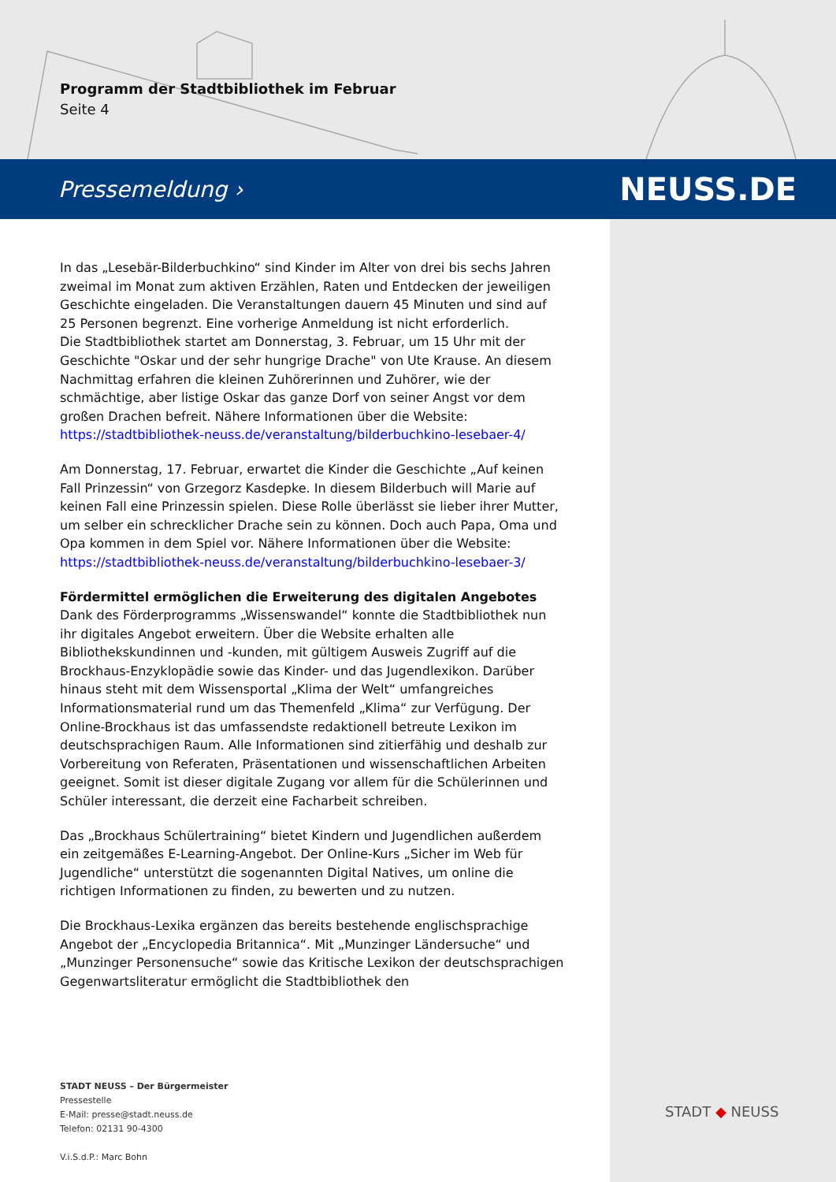Programm der Stadtbibliothek im Februar
Seite 4
Pressemeldung › NEUSS.DE
In das „Lesebär-Bilderbuchkino“ sind Kinder im Alter von drei bis sechs Jahren zweimal im Monat zum aktiven Erzählen, Raten und Entdecken der jeweiligen Geschichte eingeladen. Die Veranstaltungen dauern 45 Minuten und sind auf 25 Personen begrenzt. Eine vorherige Anmeldung ist nicht erforderlich.
Die Stadtbibliothek startet am Donnerstag, 3. Februar, um 15 Uhr mit der Geschichte "Oskar und der sehr hungrige Drache" von Ute Krause. An diesem Nachmittag erfahren die kleinen Zuhörerinnen und Zuhörer, wie der schmächtige, aber listige Oskar das ganze Dorf von seiner Angst vor dem großen Drachen befreit. Nähere Informationen über die Website:
https://stadtbibliothek-neuss.de/veranstaltung/bilderbuchkino-lesebaer-4/
Am Donnerstag, 17. Februar, erwartet die Kinder die Geschichte „Auf keinen Fall Prinzessin“ von Grzegorz Kasdepke. In diesem Bilderbuch will Marie auf keinen Fall eine Prinzessin spielen. Diese Rolle überlässt sie lieber ihrer Mutter, um selber ein schrecklicher Drache sein zu können. Doch auch Papa, Oma und Opa kommen in dem Spiel vor. Nähere Informationen über die Website:
https://stadtbibliothek-neuss.de/veranstaltung/bilderbuchkino-lesebaer-3/
Fördermittel ermöglichen die Erweiterung des digitalen Angebotes
Dank des Förderprogramms „Wissenswandel“ konnte die Stadtbibliothek nun ihr digitales Angebot erweitern. Über die Website erhalten alle Bibliothekskundinnen und -kunden, mit gültigem Ausweis Zugriff auf die Brockhaus-Enzyklopädie sowie das Kinder- und das Jugendlexikon. Darüber hinaus steht mit dem Wissensportal „Klima der Welt“ umfangreiches Informationsmaterial rund um das Themenfeld „Klima“ zur Verfügung. Der Online-Brockhaus ist das umfassendste redaktionell betreute Lexikon im deutschsprachigen Raum. Alle Informationen sind zitierfähig und deshalb zur Vorbereitung von Referaten, Präsentationen und wissenschaftlichen Arbeiten geeignet. Somit ist dieser digitale Zugang vor allem für die Schülerinnen und Schüler interessant, die derzeit eine Facharbeit schreiben.
Das „Brockhaus Schülertraining“ bietet Kindern und Jugendlichen außerdem ein zeitgemäßes E-Learning-Angebot. Der Online-Kurs „Sicher im Web für Jugendliche“ unterstützt die sogenannten Digital Natives, um online die richtigen Informationen zu finden, zu bewerten und zu nutzen.
Die Brockhaus-Lexika ergänzen das bereits bestehende englischsprachige Angebot der „Encyclopedia Britannica“. Mit „Munzinger Ländersuche“ und „Munzinger Personensuche“ sowie das Kritische Lexikon der deutschsprachigen Gegenwartsliteratur ermöglicht die Stadtbibliothek den
STADT NEUSS – Der Bürgermeister
Pressestelle
E-Mail: presse@stadt.neuss.de
Telefon: 02131 90-4300
V.i.S.d.P.: Marc Bohn
STADT ◆ NEUSS